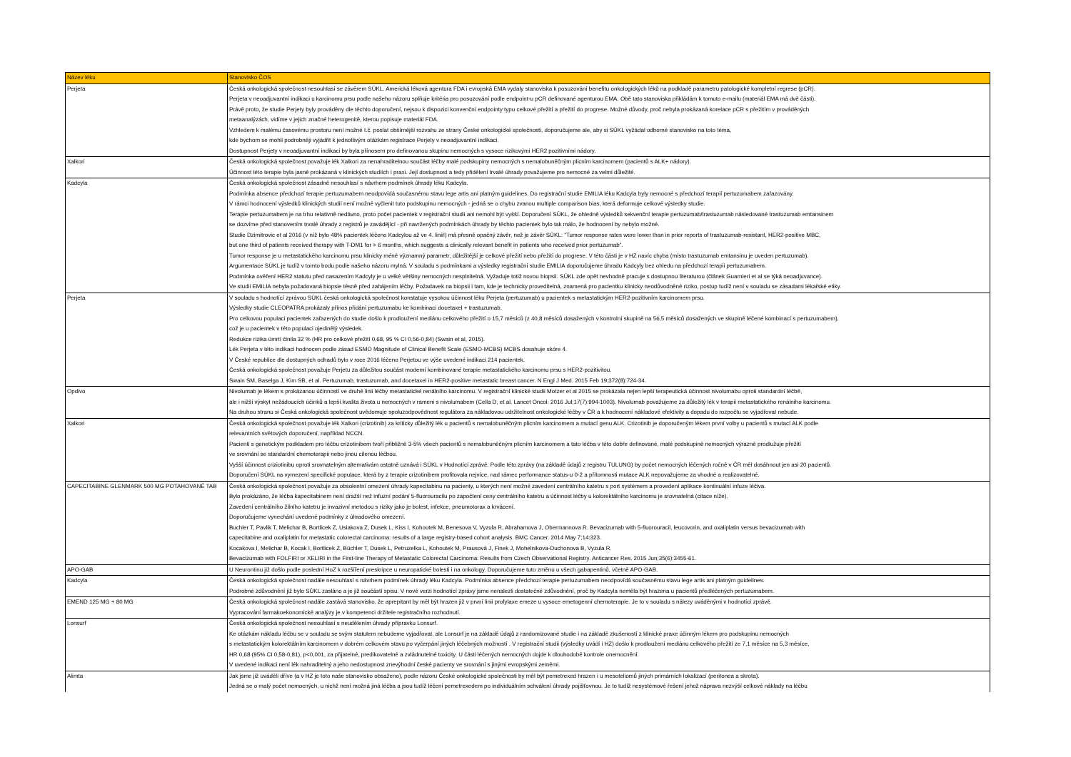| Název léku | Stanovisko ČOS |
| --- | --- |
| Perjeta | Česká onkologická společnost nesouhlasí se závěrem SÚKL. Americká léková agentura FDA i evropská EMA vydaly stanoviska k posuzování benefitu onkologických léků na podkladě parametru patologické kompletní regrese (pCR). Perjeta v neoadjuvantní indikaci u karcinomu prsu podle našeho názoru splňuje kritéria pro posuzování podle endpoint-u pCR definované agenturou EMA. Obě tato stanoviska přikládám k tomuto e-mailu (materiál EMA má dvě části). Právě proto, že studie Perjety byly prováděny dle těchto doporučení, nejsou k dispozici konvenční endpointy typu celkové přežití a přežití do progrese. Možné důvody, proč nebyla prokázaná korelace pCR s přežitím v prováděných metaanalýzách, vidíme v jejich značné heterogenitě, kterou popisuje materiál FDA. Vzhledem k malému časovému prostoru není možné t.č. poslat obšírnější rozvahu ze strany České onkologické společnosti, doporučujeme ale, aby si SÚKL vyžádal odborné stanovisko na toto téma, kde bychom se mohli podrobněji vyjádřit k jednotlivým otázkám registrace Perjety v neoadjuvantní indikaci. Dostupnost Perjety v neoadjuvantní indikaci by byla přínosem pro definovanou skupinu nemocných s vysoce rizikovými HER2 pozitivními nádory. |
| Xalkori | Česká onkologická společnost považuje lék Xalkori za nenahraditelnou součást léčby malé podskupiny nemocných s nemalobuněčným plicním karcinomem (pacientů s ALK+ nádory). Účinnost této terapie byla jasně prokázaná v klinických studiích i praxi. Její dostupnost a tedy přidělení trvalé úhrady považujeme pro nemocné za velmi důležité. |
| Kadcyla | Česká onkologická společnost zásadně nesouhlasí s návrhem podmínek úhrady léku Kadcyla. Podmínka absence předchozí terapie pertuzumabem neodpovídá současnému stavu lege artis ani platným guidelines. Do registrační studie EMILIA léku Kadcyla byly nemocné s předchozí terapií pertuzumabem zařazovány. V rámci hodnocení výsledků klinických studií není možné vyčlenit tuto podskupinu nemocných - jedná se o chybu zvanou multiple comparison bias, která deformuje celkové výsledky studie. Terapie pertuzumabem je na trhu relativně nedávno, proto počet pacientek v registrační studii ani nemohl být vyšší. Doporučení SÚKL, že ohledně výsledků sekvenční terapie pertuzumab/trastuzumab následované trastuzumab emtansinem se dozvíme před stanovením trvalé úhrady z registrů je zavádějící - při navržených podmínkách úhrady by těchto pacientek bylo tak málo, že hodnocení by nebylo možné. Studie Dzimitrovic et al 2016 (v níž bylo 48% pacientek léčeno Kadcylou až ve 4. linii!) má přesně opačný závěr, než je závěr SÚKL: "Tumor response rates were lower than in prior reports of trastuzumab-resistant, HER2-positive MBC, but one third of patients received therapy with T-DM1 for > 6 months, which suggests a clinically relevant benefit in patients who received prior pertuzumab". Tumor response je u metastatického karcinomu prsu klinicky méně významný parametr, důležitější je celkové přežití nebo přežití do progrese. V této části je v HZ navíc chyba (místo trastuzumab emtansinu je uveden pertuzumab). Argumentace SÚKL je tudíž v tomto bodu podle našeho názoru mylná. V souladu s podmínkami a výsledky registrační studie EMILIA doporučujeme úhradu Kadcyly bez ohledu na předchozí terapii pertuzumabem. Podmínka ověření HER2 statutu před nasazením Kadcyly je u velké většiny nemocných nesplnitelná. Vyžaduje totiž novou biopsii. SÚKL zde opět nevhodně pracuje s dostupnou literaturou (článek Guarnieri et al se týká neoadjuvance). Ve studii EMILIA nebyla požadovaná biopsie těsně před zahájením léčby. Požadavek na biopsii i tam, kde je technicky proveditelná, znamená pro pacientku klinicky neodůvodněné riziko, postup tudíž není v souladu se zásadami lékařské etiky. |
| Perjeta | V souladu s hodnotící zprávou SÚKL česká onkologická společnost konstatuje vysokou účinnost léku Perjeta (pertuzumab) u pacientek s metastatickým HER2-pozitivním karcinomem prsu. Výsledky studie CLEOPATRA prokázaly přínos přidání pertuzumabu ke kombinaci docetaxel + trastuzumab. Pro celkovou populaci pacientek zařazených do studie došlo k prodloužení mediánu celkového přežití o 15,7 měsíců (z 40,8 měsíců dosažených v kontrolní skupině na 56,5 měsíců dosažených ve skupině léčené kombinací s pertuzumabem), což je u pacientek v této populaci ojedinělý výsledek. Redukce rizika úmrtí činila 32 % (HR pro celkové přežití 0,68, 95 % CI 0,56-0,84) (Swain et al, 2015). Lék Perjeta v této indikaci hodnocen podle zásad ESMO Magnitude of Clinical Benefit Scale (ESMO-MCBS) MCBS dosahuje skóre 4. V České republice dle dostupných odhadů bylo v roce 2016 léčeno Perjetou ve výše uvedené indikaci 214 pacientek. Česká onkologická společnost považuje Perjetu za důležitou součást moderní kombinované terapie metastatického karcinomu prsu s HER2-pozitivitou. Swain SM, Baselga J, Kim SB, et al. Pertuzumab, trastuzumab, and docetaxel in HER2-positive metastatic breast cancer. N Engl J Med. 2015 Feb 19;372(8):724-34. |
| Opdivo | Nivolumab je lékem s prokázanou účinností ve druhé linii léčby metastatické renálního karcinomu. V registrační klinické studii Motzer et al 2015 se prokázala nejen lepší terapeutická účinnost nivolumabu oproti standardní léčbě, ale i nižší výskyt nežádoucích účinků a lepší kvalita života u nemocných v rameni s nivolumabem (Cella D, et al. Lancet Oncol. 2016 Jul;17(7):994-1003). Nivolumab považujeme za důležitý lék v terapii metastatického renálního karcinomu. Na druhou stranu si Česká onkologická společnost uvědomuje spoluzodpovědnost regulátora za nákladovou udržitelnost onkologické léčby v ČR a k hodnocení nákladové efektivity a dopadu do rozpočtu se vyjadřovat nebude. |
| Xalkori | Česká onkologická společnost považuje lék Xalkori (crizotinib) za kriticky důležitý lék u pacientů s nemalobuněčným plicním karcinomem a mutací genu ALK. Crizotinib je doporučeným lékem první volby u pacientů s mutací ALK podle relevantních světových doporučení, například NCCN. Pacienti s genetickým podkladem pro léčbu crizotinibem tvoří přibližně 3-5% všech pacientů s nemalobuněčným plicním karcinomem a tato léčba v této dobře definované, malé podskupině nemocných výrazně prodlužuje přežití ve srovnání se standardní chemoterapii nebo jinou cílenou léčbou. Vyšší účinnost criziotinibu oproti srovnatelným alternativám ostatně uznává i SÚKL v Hodnotící zprávě. Podle této zprávy (na základě údajů z registru TULUNG) by počet nemocných léčených ročně v ČR měl dosáhnout jen asi 20 pacientů. Doporučení SÚKL na vymezení specifické populace, která by z terapie crizotinibem profitovala nejvíce, nad rámec performance status-u 0-2 a přítomnosti mutace ALK nepovažujeme za vhodné a realizovatelné. |
| CAPECITABINE GLENMARK 500 MG POTAHOVANÉ TAB | Česká onkologická společnost považuje za obsolentní omezení úhrady kapecitabinu na pacienty, u kterých není možné zavedení centrálního katetru s port systémem a provedení aplikace kontinuální infuze léčiva. Bylo prokázáno, že léčba kapecitabinem není dražší než infuzní podání 5-fluorouracilu po započtení ceny centrálního katetru a účinnost léčby u kolorektálního karcinomu je srovnatelná (citace níže). Zavedení centrálního žilního katetru je invazivní metodou s riziky jako je bolest, infekce, pneumotorax a krvácení. Doporučujeme vynechání uvedené podmínky z úhradového omezení. Buchler T, Pavlik T, Melichar B, Bortlicek Z, Usiakova Z, Dusek L, Kiss I, Kohoutek M, Benesova V, Vyzula R, Abrahamova J, Obermannova R. Bevacizumab with 5-fluorouracil, leucovorin, and oxaliplatin versus bevacizumab with capecitabine and oxaliplatin for metastatic colorectal carcinoma: results of a large registry-based cohort analysis. BMC Cancer. 2014 May 7;14:323. Kocakova I, Melichar B, Kocak I, Bortlicek Z, Büchler T, Dusek L, Petruzelka L, Kohoutek M, Prausová J, Finek J, Mohelnikova-Duchonova B, Vyzula R. Bevacizumab with FOLFIRI or XELIRI in the First-line Therapy of Metastatic Colorectal Carcinoma: Results from Czech Observational Registry. Anticancer Res. 2015 Jun;35(6):3455-61. |
| APO-GAB | U Neurontinu již došlo podle poslední HoZ k rozšíření preskripce u neuropatické bolesti i na onkology. Doporučujeme tuto změnu u všech gabapentinů, včetně APO-GAB. |
| Kadcyla | Česká onkologická společnost nadále nesouhlasí s návrhem podmínek úhrady léku Kadcyla. Podmínka absence předchozí terapie pertuzumabem neodpovídá současnému stavu lege artis ani platným guidelines. Podrobné zdůvodnění již bylo SÚKL zasláno a je již součástí spisu. V nové verzi hodnotící zprávy jsme nenalezli dostatečné zdůvodnění, proč by Kadcyla neměla být hrazena u pacientů předléčených pertuzumabem. |
| EMEND 125 MG + 80 MG | Česká onkologická společnost nadále zastává stanovisko, že aprepitant by měl být hrazen již v první linii profylaxe emeze u vysoce emetogenní chemoterapie. Je to v souladu s nálezy uváděnými v hodnotící zprávě. Vypracování farmakoekonomické analýzy je v kompetenci držitele registračního rozhodnutí. |
| Lonsurf | Česká onkologická společnost nesouhlasí s neudělením úhrady přípravku Lonsurf. Ke otázkám nákladu léčbu se v souladu se svým statutem nebudeme vyjadřovat, ale Lonsurf je na základě údajů z randomizované studie i na základě zkušeností z klinické praxe účinným lékem pro podskupinu nemocných s metastatickým kolorektálním karcinomem v dobrém celkovém stavu po vyčerpání jiných léčebných možností . V registrační studii (výsledky uvádí i HZ) došlo k prodloužení mediánu celkového přežití ze 7,1 měsíce na 5,3 měsíce, HR 0,68 (95% CI 0,58-0,81), p<0,001, za přijatelné, predikovatelné a zvládnutelné toxicity. U části léčených nemocných dojde k dlouhodobé kontrole onemocnění. V uvedené indikaci není lék nahraditelný a jeho nedostupnost znevýhodní české pacienty ve srovnání s jinými evropskými zeměmi. |
| Alimta | Jak jsme již uváděli dříve (a v HZ je toto naše stanovisko obsaženo), podle názoru České onkologické společnosti by měl být pemetrexed hrazen i u mesoteliomů jiných primárních lokalizací (peritonea a skrota). Jedná se o malý počet nemocných, u nichž není možná jiná léčba a jsou tudíž léčeni pemetrexedem po individuálním schválení úhrady pojišťovnou. Je to tudíž nesystémové řešení jehož náprava nezvýší celkové náklady na léčbu |